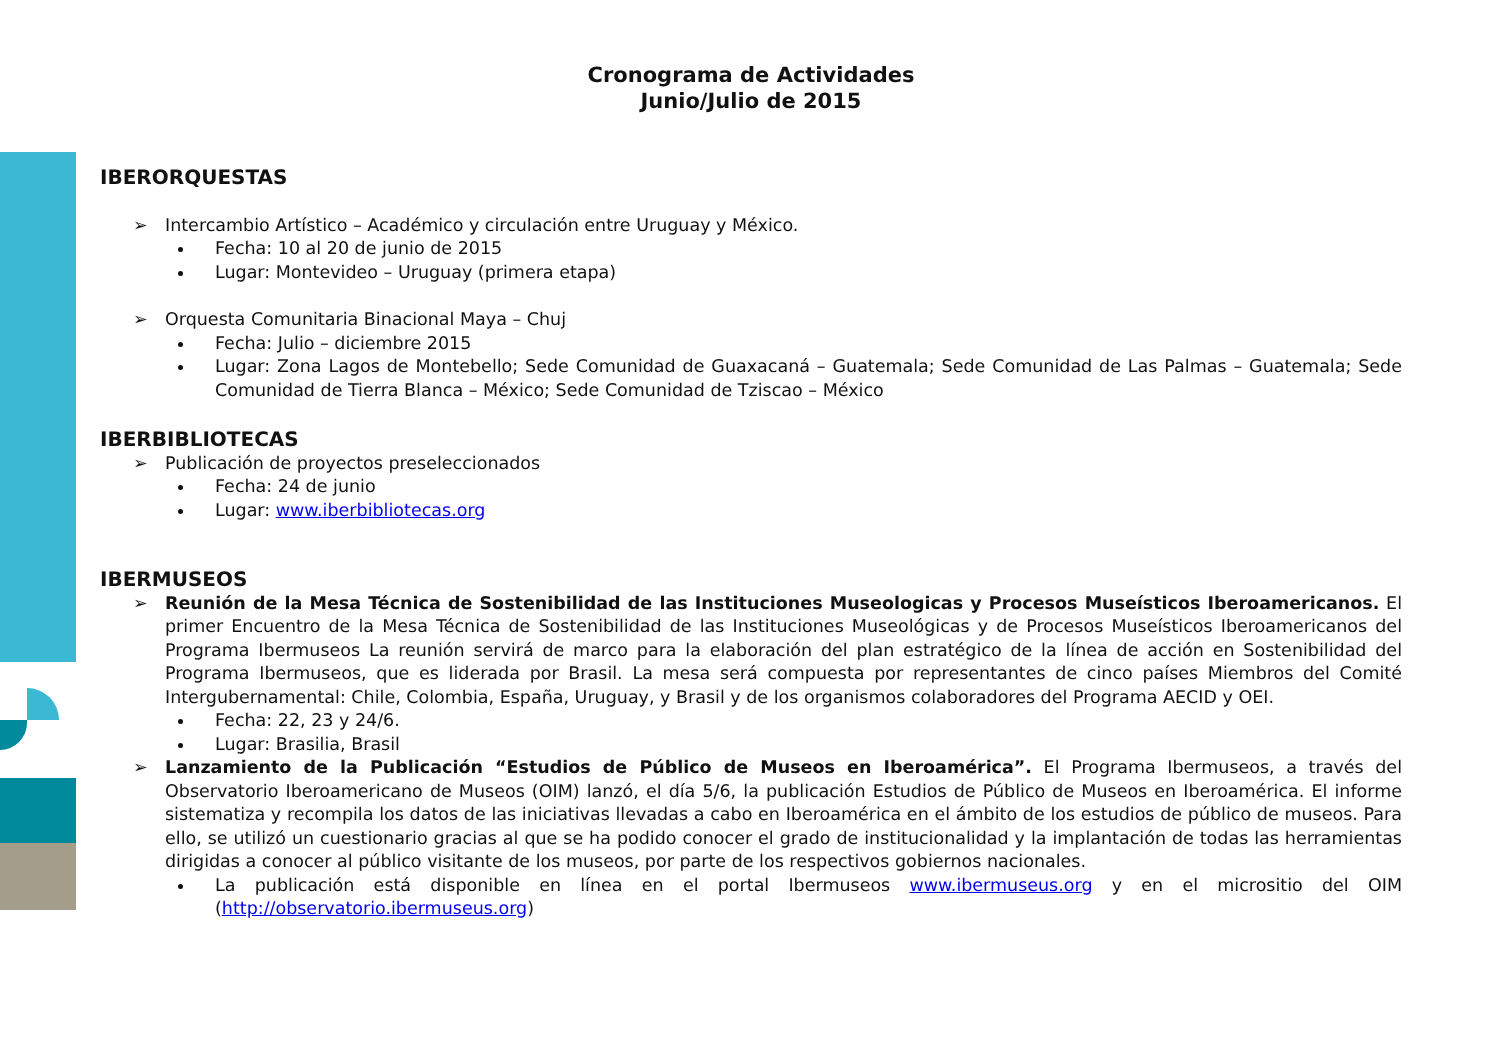Cronograma de Actividades
Junio/Julio de 2015
IBERORQUESTAS
➢ Intercambio Artístico – Académico y circulación entre Uruguay y México.
Fecha: 10 al 20 de junio de 2015
Lugar: Montevideo – Uruguay (primera etapa)
➢ Orquesta Comunitaria Binacional Maya – Chuj
Fecha: Julio – diciembre 2015
Lugar: Zona Lagos de Montebello; Sede Comunidad de Guaxacaná – Guatemala; Sede Comunidad de Las Palmas – Guatemala; Sede Comunidad de Tierra Blanca – México; Sede Comunidad de Tziscao – México
IBERBIBLIOTECAS
➢ Publicación de proyectos preseleccionados
Fecha: 24 de junio
Lugar: www.iberbibliotecas.org
IBERMUSEOS
➢ Reunión de la Mesa Técnica de Sostenibilidad de las Instituciones Museologicas y Procesos Museísticos Iberoamericanos. El primer Encuentro de la Mesa Técnica de Sostenibilidad de las Instituciones Museológicas y de Procesos Museísticos Iberoamericanos del Programa Ibermuseos La reunión servirá de marco para la elaboración del plan estratégico de la línea de acción en Sostenibilidad del Programa Ibermuseos, que es liderada por Brasil. La mesa será compuesta por representantes de cinco países Miembros del Comité Intergubernamental: Chile, Colombia, España, Uruguay, y Brasil y de los organismos colaboradores del Programa AECID y OEI.
Fecha: 22, 23 y 24/6.
Lugar: Brasilia, Brasil
➢ Lanzamiento de la Publicación “Estudios de Público de Museos en Iberoamérica”. El Programa Ibermuseos, a través del Observatorio Iberoamericano de Museos (OIM) lanzó, el día 5/6, la publicación Estudios de Público de Museos en Iberoamérica. El informe sistematiza y recompila los datos de las iniciativas llevadas a cabo en Iberoamérica en el ámbito de los estudios de público de museos. Para ello, se utilizó un cuestionario gracias al que se ha podido conocer el grado de institucionalidad y la implantación de todas las herramientas dirigidas a conocer al público visitante de los museos, por parte de los respectivos gobiernos nacionales.
La publicación está disponible en línea en el portal Ibermuseos www.ibermuseus.org y en el micrositio del OIM (http://observatorio.ibermuseus.org)